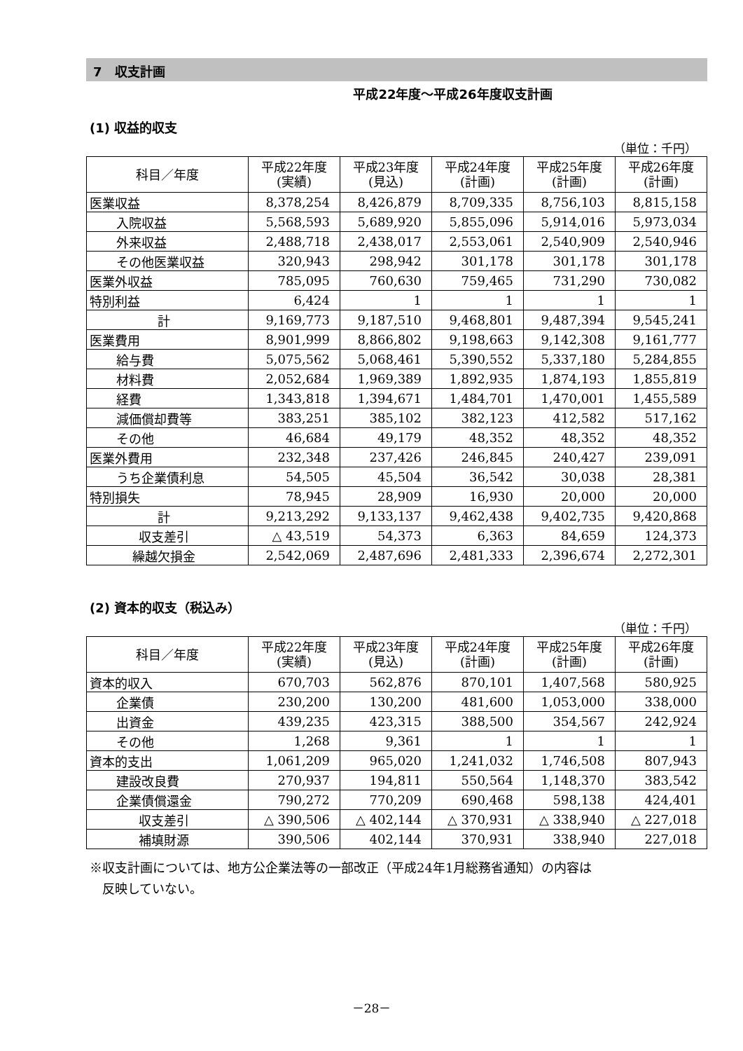7　収支計画
平成22年度～平成26年度収支計画
(1) 収益的収支
（単位：千円）
| 科目／年度 | 平成22年度 (実績) | 平成23年度 (見込) | 平成24年度 (計画) | 平成25年度 (計画) | 平成26年度 (計画) |
| --- | --- | --- | --- | --- | --- |
| 医業収益 | 8,378,254 | 8,426,879 | 8,709,335 | 8,756,103 | 8,815,158 |
| 入院収益 | 5,568,593 | 5,689,920 | 5,855,096 | 5,914,016 | 5,973,034 |
| 外来収益 | 2,488,718 | 2,438,017 | 2,553,061 | 2,540,909 | 2,540,946 |
| その他医業収益 | 320,943 | 298,942 | 301,178 | 301,178 | 301,178 |
| 医業外収益 | 785,095 | 760,630 | 759,465 | 731,290 | 730,082 |
| 特別利益 | 6,424 | 1 | 1 | 1 | 1 |
| 計 | 9,169,773 | 9,187,510 | 9,468,801 | 9,487,394 | 9,545,241 |
| 医業費用 | 8,901,999 | 8,866,802 | 9,198,663 | 9,142,308 | 9,161,777 |
| 給与費 | 5,075,562 | 5,068,461 | 5,390,552 | 5,337,180 | 5,284,855 |
| 材料費 | 2,052,684 | 1,969,389 | 1,892,935 | 1,874,193 | 1,855,819 |
| 経費 | 1,343,818 | 1,394,671 | 1,484,701 | 1,470,001 | 1,455,589 |
| 減価償却費等 | 383,251 | 385,102 | 382,123 | 412,582 | 517,162 |
| その他 | 46,684 | 49,179 | 48,352 | 48,352 | 48,352 |
| 医業外費用 | 232,348 | 237,426 | 246,845 | 240,427 | 239,091 |
| うち企業債利息 | 54,505 | 45,504 | 36,542 | 30,038 | 28,381 |
| 特別損失 | 78,945 | 28,909 | 16,930 | 20,000 | 20,000 |
| 計 | 9,213,292 | 9,133,137 | 9,462,438 | 9,402,735 | 9,420,868 |
| 収支差引 | △ 43,519 | 54,373 | 6,363 | 84,659 | 124,373 |
| 繰越欠損金 | 2,542,069 | 2,487,696 | 2,481,333 | 2,396,674 | 2,272,301 |
(2) 資本的収支（税込み）
（単位：千円）
| 科目／年度 | 平成22年度 (実績) | 平成23年度 (見込) | 平成24年度 (計画) | 平成25年度 (計画) | 平成26年度 (計画) |
| --- | --- | --- | --- | --- | --- |
| 資本的収入 | 670,703 | 562,876 | 870,101 | 1,407,568 | 580,925 |
| 企業債 | 230,200 | 130,200 | 481,600 | 1,053,000 | 338,000 |
| 出資金 | 439,235 | 423,315 | 388,500 | 354,567 | 242,924 |
| その他 | 1,268 | 9,361 | 1 | 1 | 1 |
| 資本的支出 | 1,061,209 | 965,020 | 1,241,032 | 1,746,508 | 807,943 |
| 建設改良費 | 270,937 | 194,811 | 550,564 | 1,148,370 | 383,542 |
| 企業債償還金 | 790,272 | 770,209 | 690,468 | 598,138 | 424,401 |
| 収支差引 | △ 390,506 | △ 402,144 | △ 370,931 | △ 338,940 | △ 227,018 |
| 補填財源 | 390,506 | 402,144 | 370,931 | 338,940 | 227,018 |
※収支計画については、地方公企業法等の一部改正（平成24年1月総務省通知）の内容は
　反映していない。
－28－